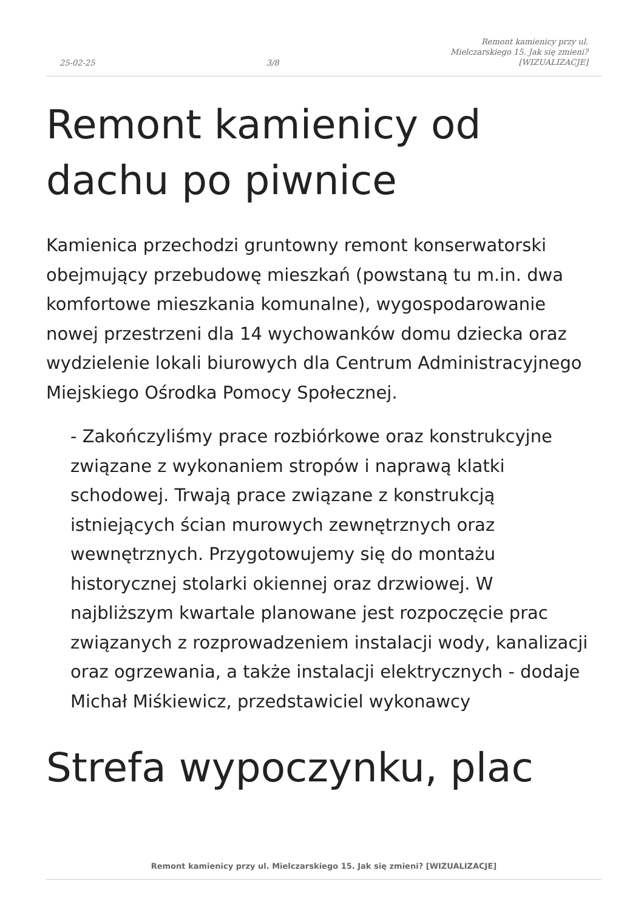25-02-25 3/8 Remont kamienicy przy ul.
Mielczarskiego 15. Jak się zmieni?
[WIZUALIZACJE]
Remont kamienicy od dachu po piwnice
Kamienica przechodzi gruntowny remont konserwatorski obejmujący przebudowę mieszkań (powstaną tu m.in. dwa komfortowe mieszkania komunalne), wygospodarowanie nowej przestrzeni dla 14 wychowanków domu dziecka oraz wydzielenie lokali biurowych dla Centrum Administracyjnego Miejskiego Ośrodka Pomocy Społecznej.
- Zakończyliśmy prace rozbiórkowe oraz konstrukcyjne związane z wykonaniem stropów i naprawą klatki schodowej. Trwają prace związane z konstrukcją istniejących ścian murowych zewnętrznych oraz wewnętrznych. Przygotowujemy się do montażu historycznej stolarki okiennej oraz drzwiowej. W najbliższym kwartale planowane jest rozpoczęcie prac związanych z rozprowadzeniem instalacji wody, kanalizacji oraz ogrzewania, a także instalacji elektrycznych - dodaje Michał Miśkiewicz, przedstawiciel wykonawcy
Strefa wypoczynku, plac
Remont kamienicy przy ul. Mielczarskiego 15. Jak się zmieni? [WIZUALIZACJE]